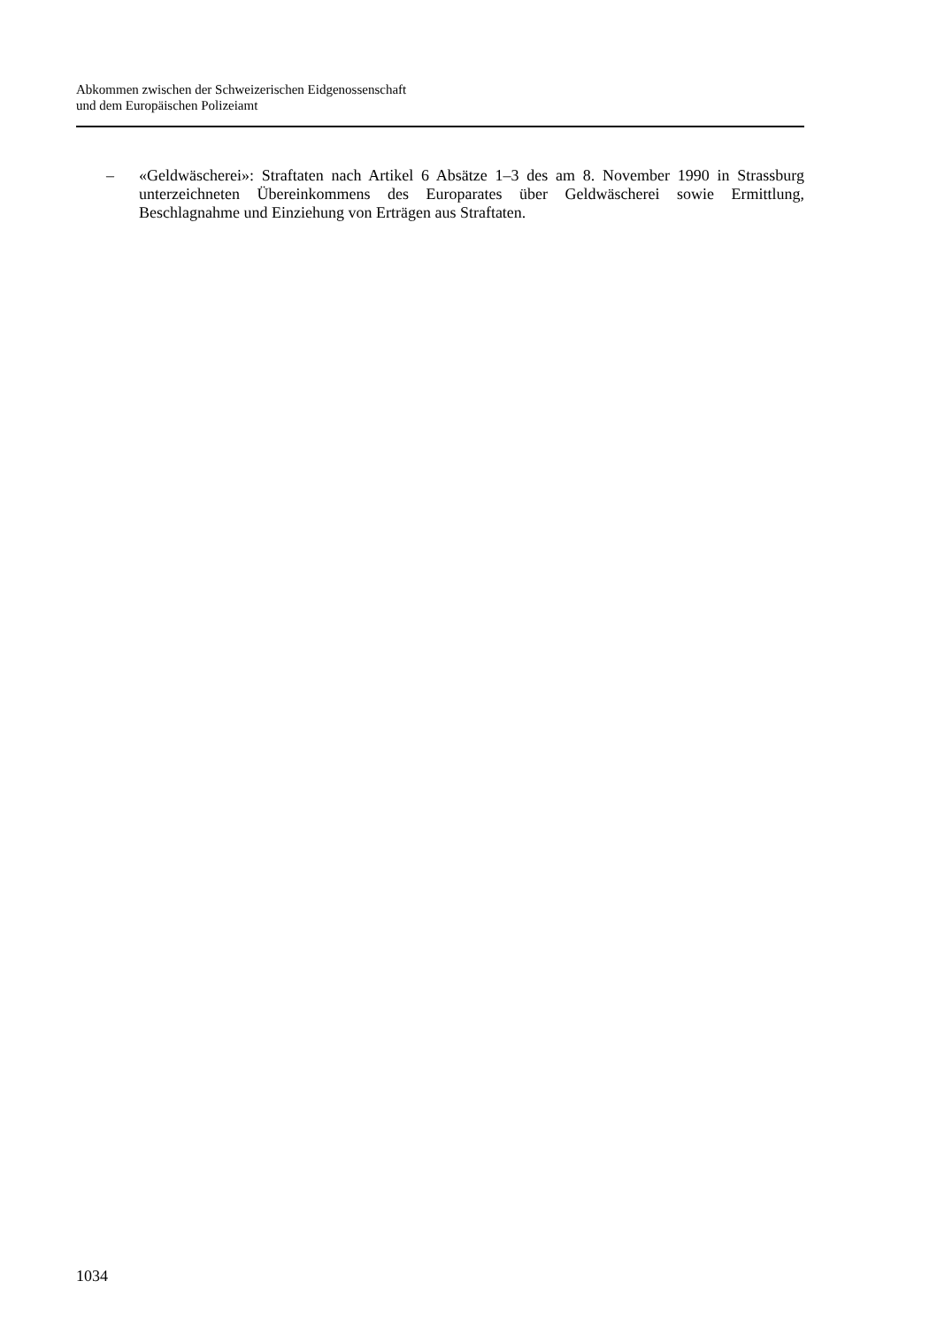Abkommen zwischen der Schweizerischen Eidgenossenschaft
und dem Europäischen Polizeiamt
– «Geldwäscherei»: Straftaten nach Artikel 6 Absätze 1–3 des am 8. November 1990 in Strassburg unterzeichneten Übereinkommens des Europarates über Geldwäscherei sowie Ermittlung, Beschlagnahme und Einziehung von Erträgen aus Straftaten.
1034